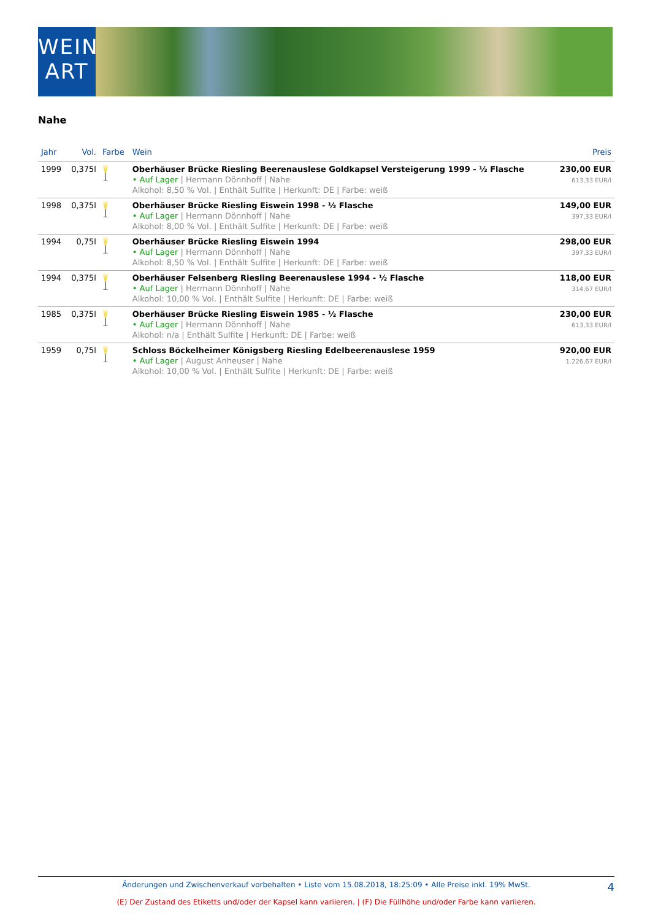WEIN
ART
Nahe
| Jahr | Vol. | Farbe | Wein | Preis |
| --- | --- | --- | --- | --- |
| 1999 | 0,375l | | Oberhäuser Brücke Riesling Beerenauslese Goldkapsel Versteigerung 1999 - ½ Flasche • Auf Lager / Hermann Dönnhoff / Nahe Alkohol: 8,50 % Vol. / Enthält Sulfite / Herkunft: DE / Farbe: weiß | 230,00 EUR 613,33 EUR/l |
| 1998 | 0,375l | | Oberhäuser Brücke Riesling Eiswein 1998 - ½ Flasche • Auf Lager / Hermann Dönnhoff / Nahe Alkohol: 8,00 % Vol. / Enthält Sulfite / Herkunft: DE / Farbe: weiß | 149,00 EUR 397,33 EUR/l |
| 1994 | 0,75l | | Oberhäuser Brücke Riesling Eiswein 1994 • Auf Lager / Hermann Dönnhoff / Nahe Alkohol: 8,50 % Vol. / Enthält Sulfite / Herkunft: DE / Farbe: weiß | 298,00 EUR 397,33 EUR/l |
| 1994 | 0,375l | | Oberhäuser Felsenberg Riesling Beerenauslese 1994 - ½ Flasche • Auf Lager / Hermann Dönnhoff / Nahe Alkohol: 10,00 % Vol. / Enthält Sulfite / Herkunft: DE / Farbe: weiß | 118,00 EUR 314,67 EUR/l |
| 1985 | 0,375l | | Oberhäuser Brücke Riesling Eiswein 1985 - ½ Flasche • Auf Lager / Hermann Dönnhoff / Nahe Alkohol: n/a / Enthält Sulfite / Herkunft: DE / Farbe: weiß | 230,00 EUR 613,33 EUR/l |
| 1959 | 0,75l | | Schloss Böckelheimer Königsberg Riesling Edelbeerenauslese 1959 • Auf Lager / August Anheuser / Nahe Alkohol: 10,00 % Vol. / Enthält Sulfite / Herkunft: DE / Farbe: weiß | 920,00 EUR 1.226,67 EUR/l |
Änderungen und Zwischenverkauf vorbehalten • Liste vom 15.08.2018, 18:25:09 • Alle Preise inkl. 19% MwSt.
4
(E) Der Zustand des Etiketts und/oder der Kapsel kann variieren. | (F) Die Füllhöhe und/oder Farbe kann variieren.